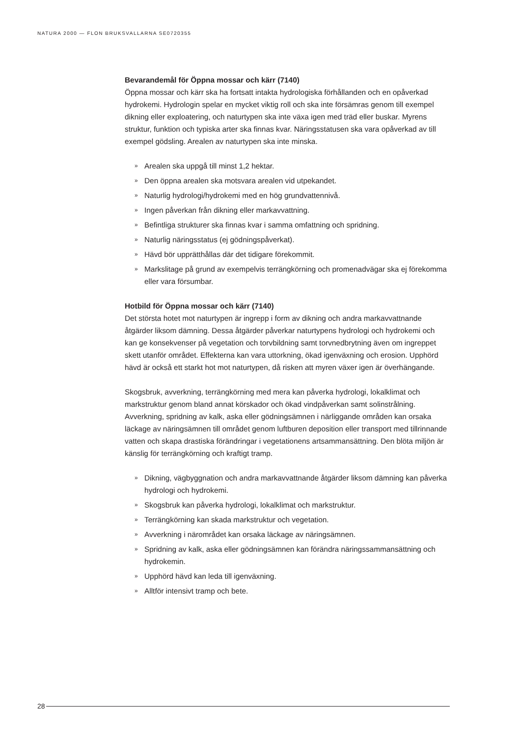NATURA 2000 — FLON BRUKSVALLARNA SE0720355
Bevarandemål för Öppna mossar och kärr (7140)
Öppna mossar och kärr ska ha fortsatt intakta hydrologiska förhållanden och en opåverkad hydrokemi. Hydrologin spelar en mycket viktig roll och ska inte försämras genom till exempel dikning eller exploatering, och naturtypen ska inte växa igen med träd eller buskar. Myrens struktur, funktion och typiska arter ska finnas kvar. Näringsstatusen ska vara opåverkad av till exempel gödsling. Arealen av naturtypen ska inte minska.
» Arealen ska uppgå till minst 1,2 hektar.
» Den öppna arealen ska motsvara arealen vid utpekandet.
» Naturlig hydrologi/hydrokemi med en hög grundvattennivå.
» Ingen påverkan från dikning eller markavvattning.
» Befintliga strukturer ska finnas kvar i samma omfattning och spridning.
» Naturlig näringsstatus (ej gödningspåverkat).
» Hävd bör upprätthållas där det tidigare förekommit.
» Markslitage på grund av exempelvis terrängkörning och promenadvägar ska ej förekomma eller vara försumbar.
Hotbild för Öppna mossar och kärr (7140)
Det största hotet mot naturtypen är ingrepp i form av dikning och andra markavvattnande åtgärder liksom dämning. Dessa åtgärder påverkar naturtypens hydrologi och hydrokemi och kan ge konsekvenser på vegetation och torvbildning samt torvnedbrytning även om ingreppet skett utanför området. Effekterna kan vara uttorkning, ökad igenväxning och erosion. Upphörd hävd är också ett starkt hot mot naturtypen, då risken att myren växer igen är överhängande.
Skogsbruk, avverkning, terrängkörning med mera kan påverka hydrologi, lokalklimat och markstruktur genom bland annat körskador och ökad vindpåverkan samt solinstrålning. Avverkning, spridning av kalk, aska eller gödningsämnen i närliggande områden kan orsaka läckage av näringsämnen till området genom luftburen deposition eller transport med tillrinnande vatten och skapa drastiska förändringar i vegetationens artsammansättning. Den blöta miljön är känslig för terrängkörning och kraftigt tramp.
» Dikning, vägbyggnation och andra markavvattnande åtgärder liksom dämning kan påverka hydrologi och hydrokemi.
» Skogsbruk kan påverka hydrologi, lokalklimat och markstruktur.
» Terrängkörning kan skada markstruktur och vegetation.
» Avverkning i närområdet kan orsaka läckage av näringsämnen.
» Spridning av kalk, aska eller gödningsämnen kan förändra näringssammansättning och hydrokemin.
» Upphörd hävd kan leda till igenväxning.
» Alltför intensivt tramp och bete.
28